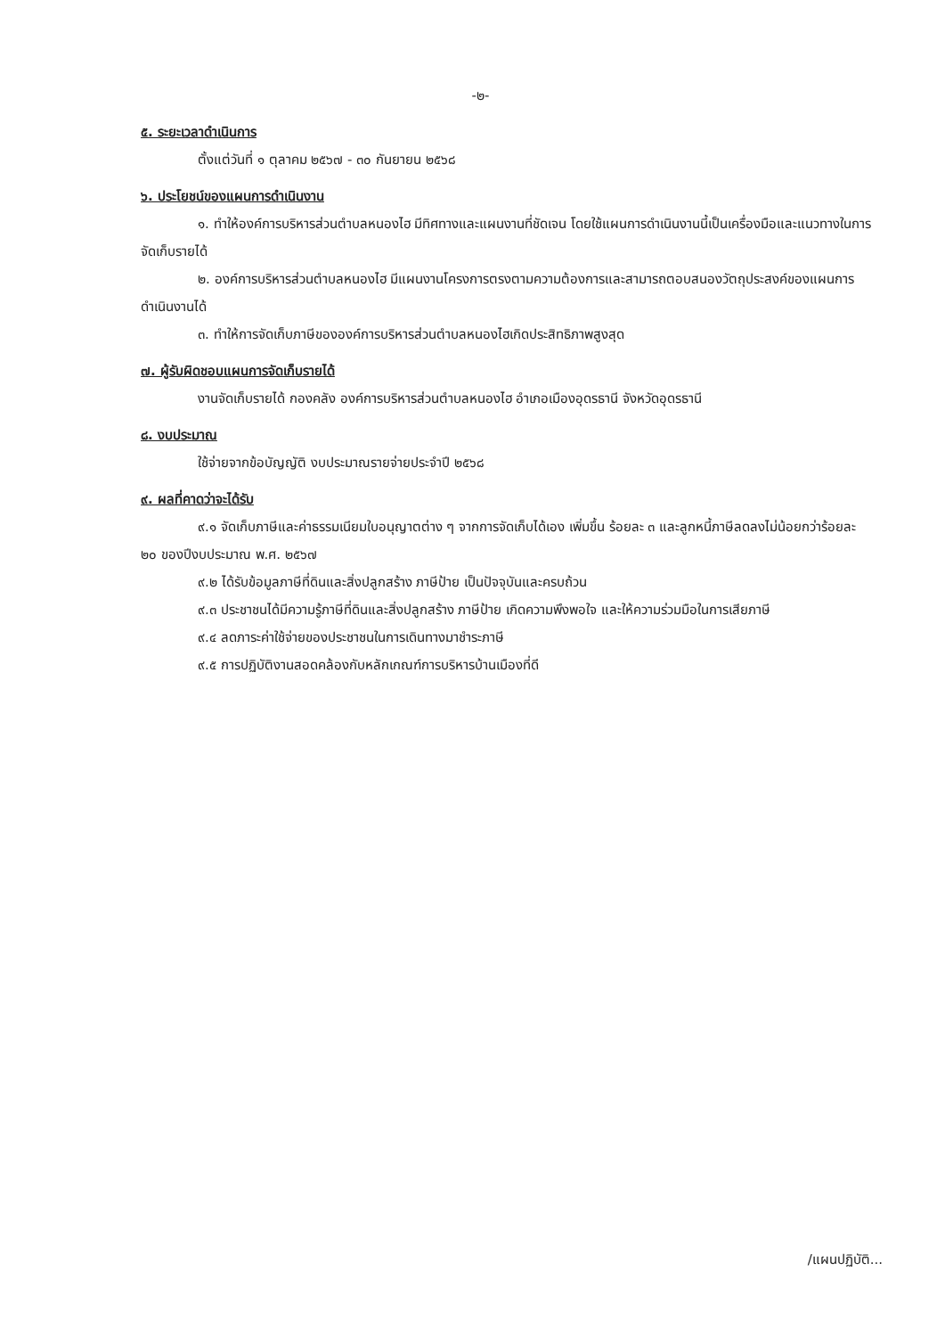-๒-
๕. ระยะเวลาดำเนินการ
ตั้งแต่วันที่ ๑ ตุลาคม ๒๕๖๗ - ๓๐ กันยายน ๒๕๖๘
๖. ประโยชน์ของแผนการดำเนินงาน
๑. ทำให้องค์การบริหารส่วนตำบลหนองไฮ มีทิศทางและแผนงานที่ชัดเจน โดยใช้แผนการดำเนินงานนี้เป็นเครื่องมือและแนวทางในการจัดเก็บรายได้
๒. องค์การบริหารส่วนตำบลหนองไฮ มีแผนงานโครงการตรงตามความต้องการและสามารถตอบสนองวัตถุประสงค์ของแผนการดำเนินงานได้
๓. ทำให้การจัดเก็บภาษีขององค์การบริหารส่วนตำบลหนองไฮเกิดประสิทธิภาพสูงสุด
๗. ผู้รับผิดชอบแผนการจัดเก็บรายได้
งานจัดเก็บรายได้ กองคลัง องค์การบริหารส่วนตำบลหนองไฮ อำเภอเมืองอุดรธานี จังหวัดอุดรธานี
๘. งบประมาณ
ใช้จ่ายจากข้อบัญญัติ งบประมาณรายจ่ายประจำปี ๒๕๖๘
๙. ผลที่คาดว่าจะได้รับ
๙.๑ จัดเก็บภาษีและค่าธรรมเนียมใบอนุญาตต่าง ๆ จากการจัดเก็บได้เอง เพิ่มขึ้น ร้อยละ ๓ และลูกหนี้ภาษีลดลงไม่น้อยกว่าร้อยละ ๒๐ ของปีงบประมาณ พ.ศ. ๒๕๖๗
๙.๒ ได้รับข้อมูลภาษีที่ดินและสิ่งปลูกสร้าง ภาษีป้าย เป็นปัจจุบันและครบถ้วน
๙.๓ ประชาชนได้มีความรู้ภาษีที่ดินและสิ่งปลูกสร้าง ภาษีป้าย เกิดความพึงพอใจ และให้ความร่วมมือในการเสียภาษี
๙.๔ ลดภาระค่าใช้จ่ายของประชาชนในการเดินทางมาชำระภาษี
๙.๕ การปฏิบัติงานสอดคล้องกับหลักเกณฑ์การบริหารบ้านเมืองที่ดี
/แผนปฏิบัติ...